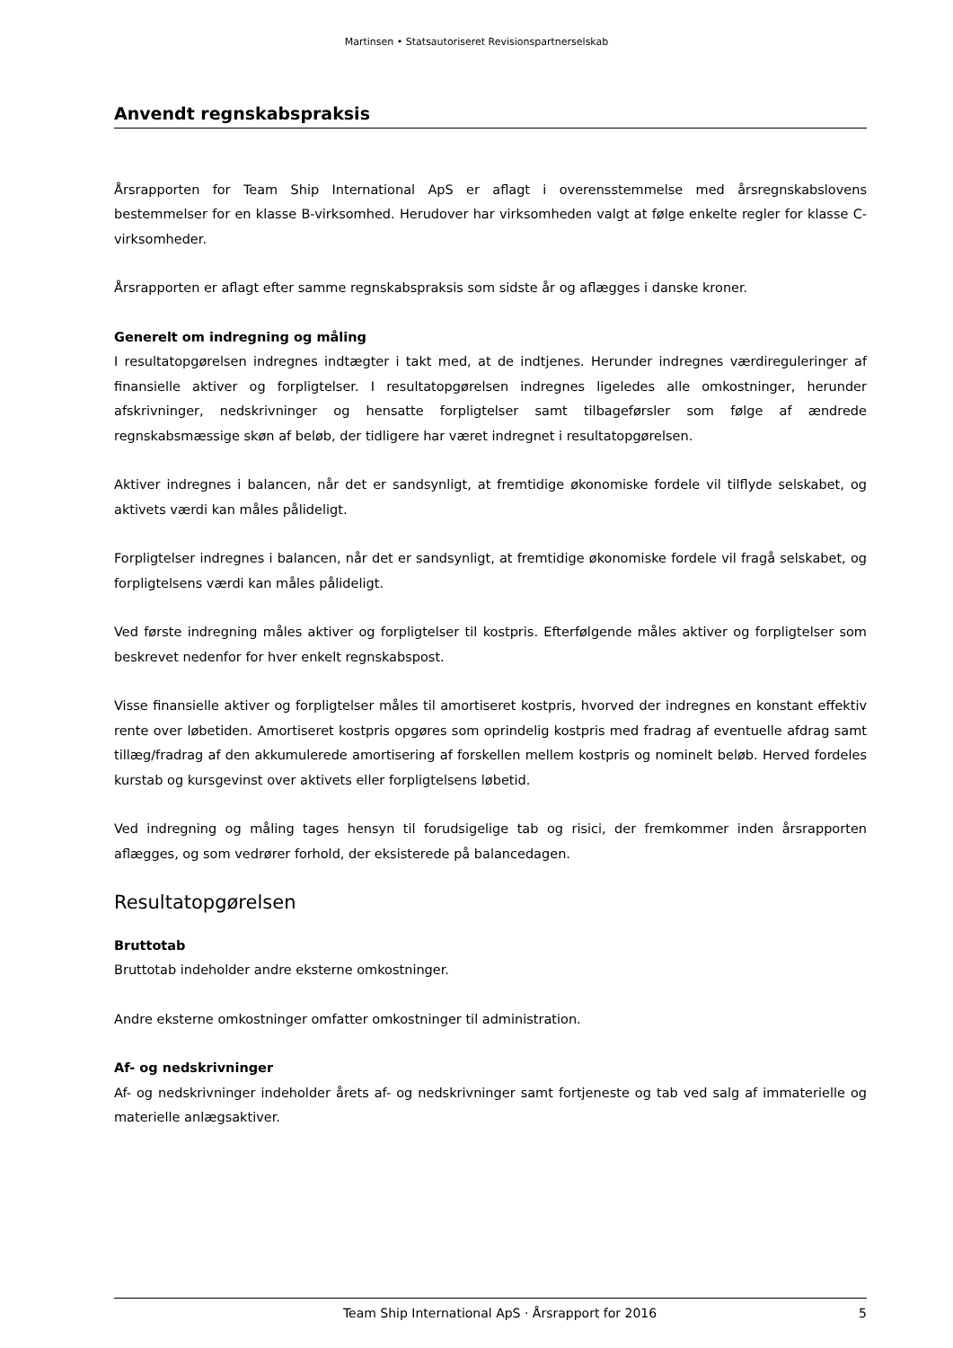Martinsen • Statsautoriseret Revisionspartnerselskab
Anvendt regnskabspraksis
Årsrapporten for Team Ship International ApS er aflagt i overensstemmelse med årsregnskabslovens bestemmelser for en klasse B-virksomhed. Herudover har virksomheden valgt at følge enkelte regler for klasse C-virksomheder.
Årsrapporten er aflagt efter samme regnskabspraksis som sidste år og aflægges i danske kroner.
Generelt om indregning og måling
I resultatopgørelsen indregnes indtægter i takt med, at de indtjenes. Herunder indregnes værdireguleringer af finansielle aktiver og forpligtelser. I resultatopgørelsen indregnes ligeledes alle omkostninger, herunder afskrivninger, nedskrivninger og hensatte forpligtelser samt tilbageførsler som følge af ændrede regnskabsmæssige skøn af beløb, der tidligere har været indregnet i resultatopgørelsen.
Aktiver indregnes i balancen, når det er sandsynligt, at fremtidige økonomiske fordele vil tilflyde selskabet, og aktivets værdi kan måles pålideligt.
Forpligtelser indregnes i balancen, når det er sandsynligt, at fremtidige økonomiske fordele vil fragå selskabet, og forpligtelsens værdi kan måles pålideligt.
Ved første indregning måles aktiver og forpligtelser til kostpris. Efterfølgende måles aktiver og forpligtelser som beskrevet nedenfor for hver enkelt regnskabspost.
Visse finansielle aktiver og forpligtelser måles til amortiseret kostpris, hvorved der indregnes en konstant effektiv rente over løbetiden. Amortiseret kostpris opgøres som oprindelig kostpris med fradrag af eventuelle afdrag samt tillæg/fradrag af den akkumulerede amortisering af forskellen mellem kostpris og nominelt beløb. Herved fordeles kurstab og kursgevinst over aktivets eller forpligtelsens løbetid.
Ved indregning og måling tages hensyn til forudsigelige tab og risici, der fremkommer inden årsrapporten aflægges, og som vedrører forhold, der eksisterede på balancedagen.
Resultatopgørelsen
Bruttotab
Bruttotab indeholder andre eksterne omkostninger.
Andre eksterne omkostninger omfatter omkostninger til administration.
Af- og nedskrivninger
Af- og nedskrivninger indeholder årets af- og nedskrivninger samt fortjeneste og tab ved salg af immaterielle og materielle anlægsaktiver.
Team Ship International ApS · Årsrapport for 2016 5